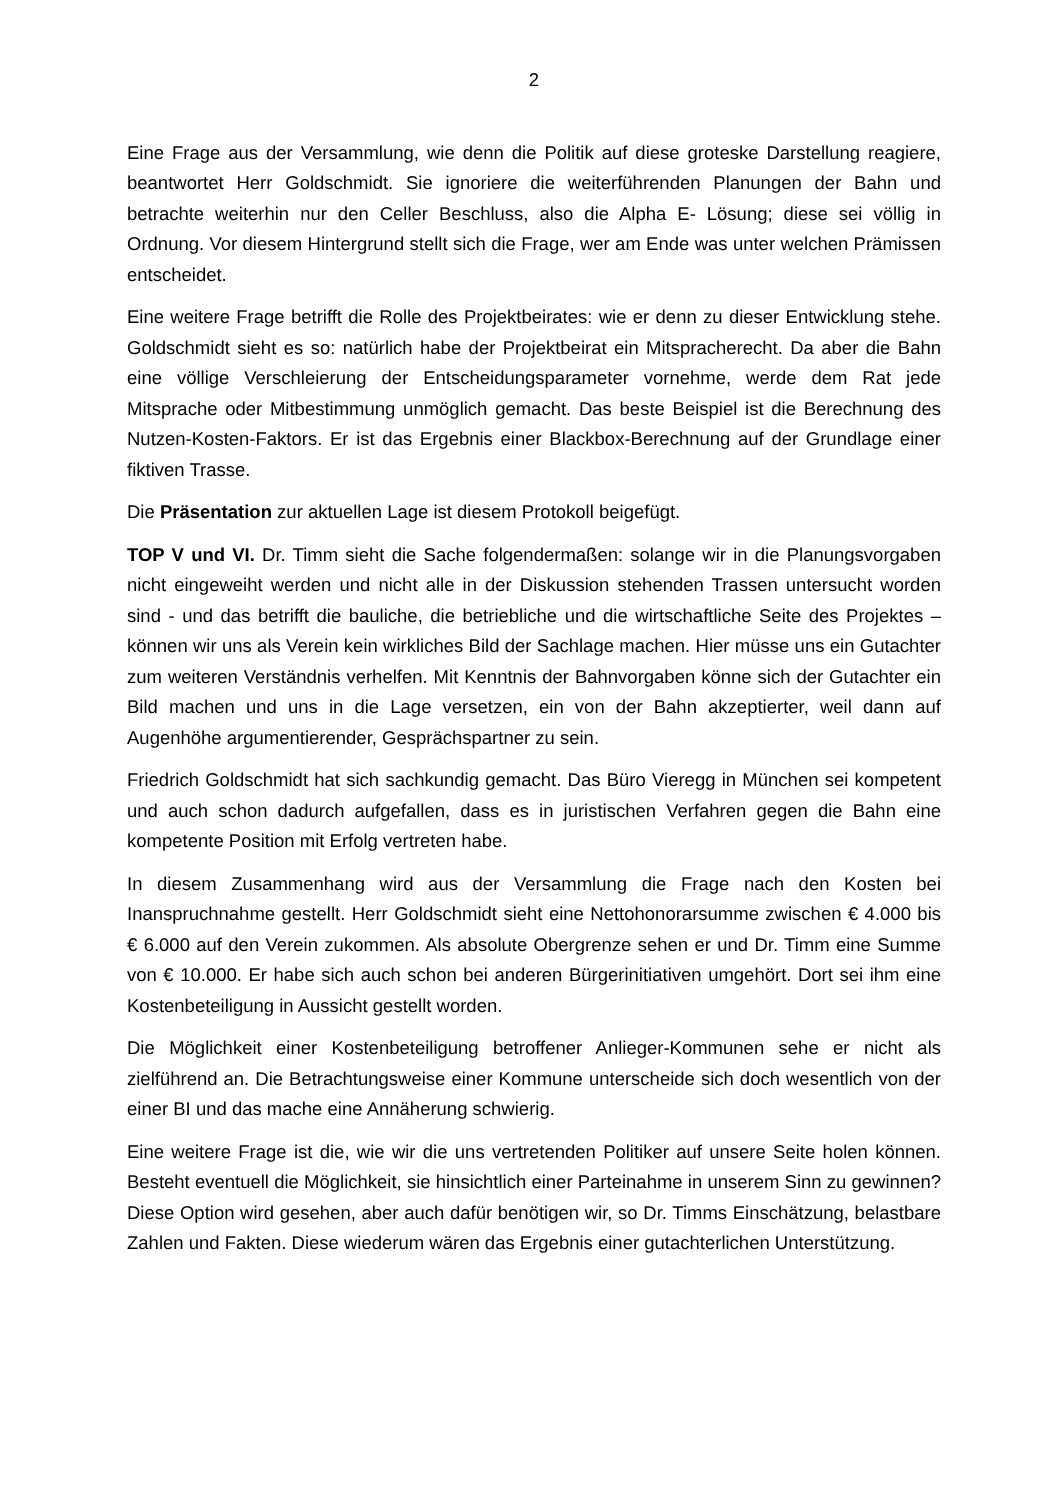2
Eine Frage aus der Versammlung, wie denn die Politik auf diese groteske Darstellung reagiere, beantwortet Herr Goldschmidt. Sie ignoriere die weiterführenden Planungen der Bahn und betrachte weiterhin nur den Celler Beschluss, also die Alpha E- Lösung; diese sei völlig in Ordnung. Vor diesem Hintergrund stellt sich die Frage, wer am Ende was unter welchen Prämissen entscheidet.
Eine weitere Frage betrifft die Rolle des Projektbeirates: wie er denn zu dieser Entwicklung stehe. Goldschmidt sieht es so: natürlich habe der Projektbeirat ein Mitspracherecht. Da aber die Bahn eine völlige Verschleierung der Entscheidungsparameter vornehme, werde dem Rat jede Mitsprache oder Mitbestimmung unmöglich gemacht. Das beste Beispiel ist die Berechnung des Nutzen-Kosten-Faktors. Er ist das Ergebnis einer Blackbox-Berechnung auf der Grundlage einer fiktiven Trasse.
Die Präsentation zur aktuellen Lage ist diesem Protokoll beigefügt.
TOP V und VI. Dr. Timm sieht die Sache folgendermaßen: solange wir in die Planungsvorgaben nicht eingeweiht werden und nicht alle in der Diskussion stehenden Trassen untersucht worden sind - und das betrifft die bauliche, die betriebliche und die wirtschaftliche Seite des Projektes – können wir uns als Verein kein wirkliches Bild der Sachlage machen. Hier müsse uns ein Gutachter zum weiteren Verständnis verhelfen. Mit Kenntnis der Bahnvorgaben könne sich der Gutachter ein Bild machen und uns in die Lage versetzen, ein von der Bahn akzeptierter, weil dann auf Augenhöhe argumentierender, Gesprächspartner zu sein.
Friedrich Goldschmidt hat sich sachkundig gemacht. Das Büro Vieregg in München sei kompetent und auch schon dadurch aufgefallen, dass es in juristischen Verfahren gegen die Bahn eine kompetente Position mit Erfolg vertreten habe.
In diesem Zusammenhang wird aus der Versammlung die Frage nach den Kosten bei Inanspruchnahme gestellt. Herr Goldschmidt sieht eine Nettohonorarsumme zwischen € 4.000 bis € 6.000 auf den Verein zukommen. Als absolute Obergrenze sehen er und Dr. Timm eine Summe von € 10.000. Er habe sich auch schon bei anderen Bürgerinitiativen umgehört. Dort sei ihm eine Kostenbeteiligung in Aussicht gestellt worden.
Die Möglichkeit einer Kostenbeteiligung betroffener Anlieger-Kommunen sehe er nicht als zielführend an. Die Betrachtungsweise einer Kommune unterscheide sich doch wesentlich von der einer BI und das mache eine Annäherung schwierig.
Eine weitere Frage ist die, wie wir die uns vertretenden Politiker auf unsere Seite holen können. Besteht eventuell die Möglichkeit, sie hinsichtlich einer Parteinahme in unserem Sinn zu gewinnen? Diese Option wird gesehen, aber auch dafür benötigen wir, so Dr. Timms Einschätzung, belastbare Zahlen und Fakten. Diese wiederum wären das Ergebnis einer gutachterlichen Unterstützung.